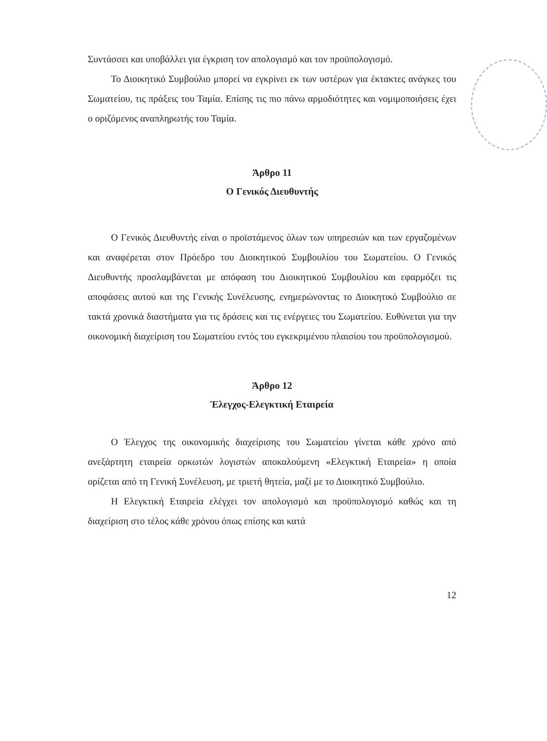Συντάσσει και υποβάλλει για έγκριση τον απολογισμό και τον προϋπολογισμό.
Το Διοικητικό Συμβούλιο μπορεί να εγκρίνει εκ των υστέρων για έκτακτες ανάγκες του Σωματείου, τις πράξεις του Ταμία. Επίσης τις πιο πάνω αρμοδιότητες και νομιμοποιήσεις έχει ο οριζόμενος αναπληρωτής του Ταμία.
Άρθρο 11
Ο Γενικός Διευθυντής
Ο Γενικός Διευθυντής είναι ο προϊστάμενος όλων των υπηρεσιών και των εργαζομένων και αναφέρεται στον Πρόεδρο του Διοικητικού Συμβουλίου του Σωματείου. Ο Γενικός Διευθυντής προσλαμβάνεται με απόφαση του Διοικητικού Συμβουλίου και εφαρμόζει τις αποφάσεις αυτού και της Γενικής Συνέλευσης, ενημερώνοντας το Διοικητικό Συμβούλιο σε τακτά χρονικά διαστήματα για τις δράσεις και τις ενέργειες του Σωματείου. Ευθύνεται για την οικονομική διαχείριση του Σωματείου εντός του εγκεκριμένου πλαισίου του προϋπολογισμού.
Άρθρο 12
Έλεγχος-Ελεγκτική Εταιρεία
Ο Έλεγχος της οικονομικής διαχείρισης του Σωματείου γίνεται κάθε χρόνο από ανεξάρτητη εταιρεία ορκωτών λογιστών αποκαλούμενη «Ελεγκτική Εταιρεία» η οποία ορίζεται από τη Γενική Συνέλευση, με τριετή θητεία, μαζί με το Διοικητικό Συμβούλιο.
Η Ελεγκτική Εταιρεία ελέγχει τον απολογισμό και προϋπολογισμό καθώς και τη διαχείριση στο τέλος κάθε χρόνου όπως επίσης και κατά
12